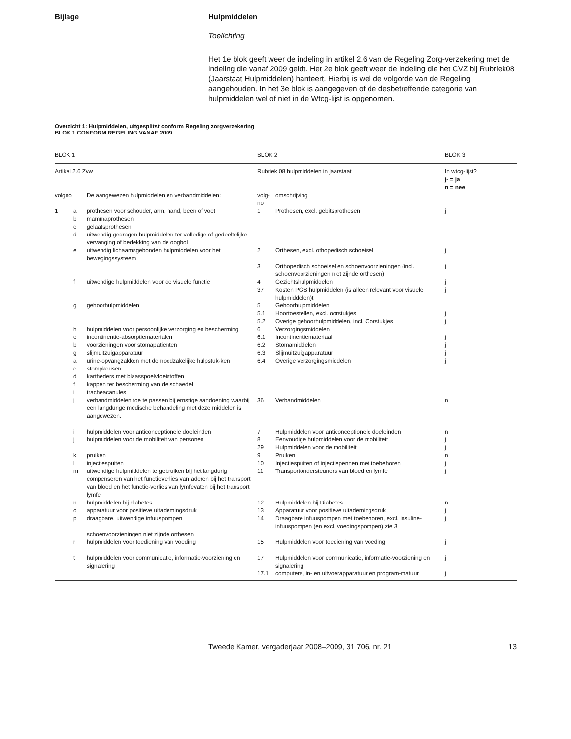Bijlage Hulpmiddelen
Toelichting
Het 1e blok geeft weer de indeling in artikel 2.6 van de Regeling Zorg-verzekering met de indeling die vanaf 2009 geldt. Het 2e blok geeft weer de indeling die het CVZ bij Rubriek08 (Jaarstaat Hulpmiddelen) hanteert. Hierbij is wel de volgorde van de Regeling aangehouden. In het 3e blok is aangegeven of de desbetreffende categorie van hulpmiddelen wel of niet in de Wtcg-lijst is opgenomen.
Overzicht 1: Hulpmiddelen, uitgesplitst conform Regeling zorgverzekering
BLOK 1 CONFORM REGELING VANAF 2009
| BLOK 1 | | | BLOK 2 | | BLOK 3 |
| Artikel 2.6 Zvw | | | Rubriek 08 hulpmiddelen in jaarstaat | | In wtcg-lijst? j- = ja n = nee |
| volgno | | De aangewezen hulpmiddelen en verbandmiddelen: | volg- no | omschrijving | |
| 1 | a | prothesen voor schouder, arm, hand, been of voet | 1 | Prothesen, excl. gebitsprothesen | j |
| | b | mammaprothesen | | | |
| | c | gelaatsprothesen | | | |
| | d | uitwendig gedragen hulpmiddelen ter volledige of gedeeltelijke vervanging of bedekking van de oogbol | | | |
| | e | uitwendig lichaamsgebonden hulpmiddelen voor het bewegingssysteem | 2 | Orthesen, excl. othopedisch schoeisel | j |
| | | | 3 | Orthopedisch schoeisel en schoenvoorzieningen (incl. schoenvoorzieningen niet zijnde orthesen) | j |
| | f | uitwendige hulpmiddelen voor de visuele functie | 4 | Gezichtshulpmiddelen | j |
| | | | 37 | Kosten PGB hulpmiddelen (is alleen relevant voor visuele hulpmiddelen)t | j |
| | g | gehoorhulpmiddelen | 5 | Gehoorhulpmiddelen | |
| | | | 5.1 | Hoortoestellen, excl. oorstukjes | j |
| | | | 5.2 | Overige gehoorhulpmiddelen, incl. Oorstukjes | j |
| | h | hulpmiddelen voor persoonlijke verzorging en bescherming | 6 | Verzorgingsmiddelen | |
| | e | incontinentie-absorptiematerialen | 6.1 | Incontinentiemateriaal | j |
| | b | voorzieningen voor stomapatiënten | 6.2 | Stomamiddelen | j |
| | g | slijmuitzuigapparatuur | 6.3 | Slijmuitzuigapparatuur | j |
| | a | urine-opvangzakken met de noodzakelijke hulpstuk-ken | 6.4 | Overige verzorgingsmiddelen | j |
| | c | stompkousen | | | |
| | d | kartheders met blaasspoelvloeistoffen | | | |
| | f | kappen ter bescherming van de schaedel | | | |
| | i | tracheacanules | | | |
| | j | verbandmiddelen toe te passen bij ernstige aandoening waarbij een langdurige medische behandeling met deze middelen is aangewezen. | 36 | Verbandmiddelen | n |
| | i | hulpmiddelen voor anticonceptionele doeleinden | 7 | Hulpmiddelen voor anticonceptionele doeleinden | n |
| | j | hulpmiddelen voor de mobiliteit van personen | 8 | Eenvoudige hulpmiddelen voor de mobiliteit | j |
| | | | 29 | Hulpmiddelen voor de mobiliteit | j |
| | k | pruiken | 9 | Pruiken | n |
| | l | injectiespuiten | 10 | Injectiespuiten of injectiepennen met toebehoren | j |
| | m | uitwendige hulpmiddelen te gebruiken bij het langdurig compenseren van het functieverlies van aderen bij het transport van bloed en het functie-verlies van lymfevaten bij het transport lymfe | 11 | Transportondersteuners van bloed en lymfe | j |
| | n | hulpmiddelen bij diabetes | 12 | Hulpmiddelen bij Diabetes | n |
| | o | apparatuur voor positieve uitademingsdruk | 13 | Apparatuur voor positieve uitademingsdruk | j |
| | p | draagbare, uitwendige infuuspompen schoenvoorzieningen niet zijnde orthesen | 14 | Draagbare infuuspompen met toebehoren, excl. insuline-infuuspompen (en excl. voedingspompen) zie 3 | j |
| | r | hulpmiddelen voor toediening van voeding | 15 | Hulpmiddelen voor toediening van voeding | j |
| | t | hulpmiddelen voor communicatie, informatie-voorziening en signalering | 17 | Hulpmiddelen voor communicatie, informatie-voorziening en signalering | j |
| | | | 17.1 | computers, in- en uitvoerapparatuur en program-matuur | j |
Tweede Kamer, vergaderjaar 2008–2009, 31 706, nr. 21
13